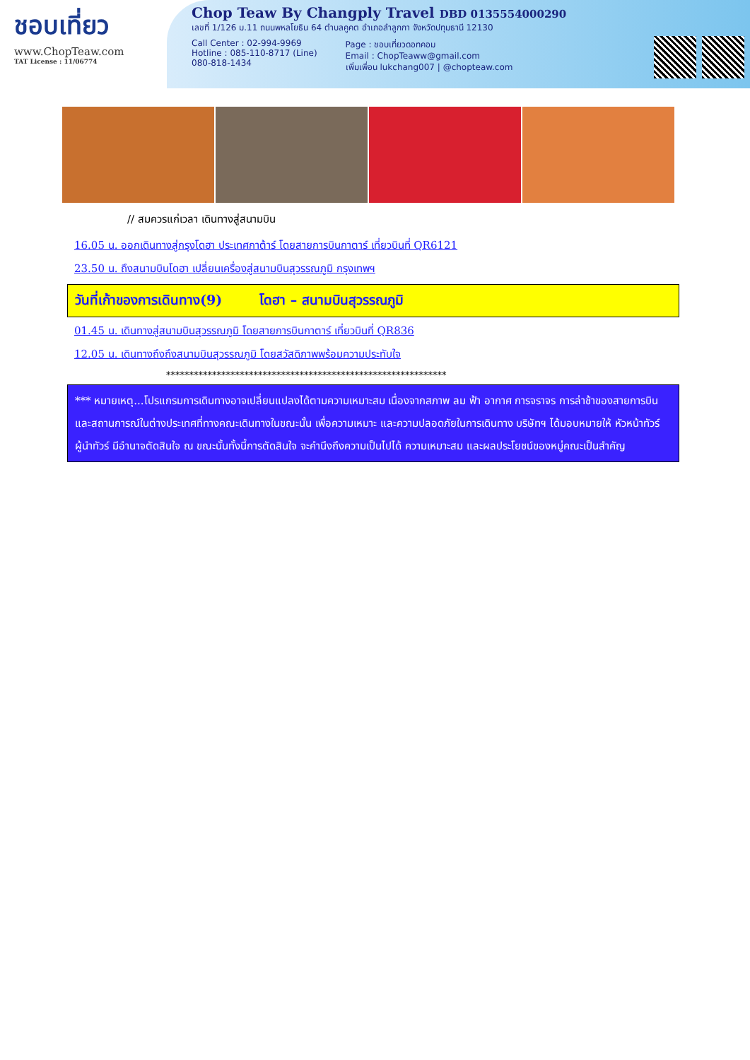ชอบเที่ยว
www.ChopTeaw.com
TAT License : 11/06774
Chop Teaw By Changply Travel DBD 0135554000290
เลขที่ 1/126 ม.11 ถนนพหลโยธิน 64 ตำบลคูคต อำเภอลำลูกกา จังหวัดปทุมธานี 12130
Call Center : 02-994-9969
Hotline : 085-110-8717 (Line)
080-818-1434
Page : ชอบเที่ยวดอทคอม
Email : ChopTeaww@gmail.com
เพิ่มเพื่อน lukchang007 | @chopteaw.com
// สมควรแก่เวลา เดินทางสู่สนามบิน
16.05 น. ออกเดินทางสู่กรุงโดฮา ประเทศกาต้าร์ โดยสายการบินกาตาร์ เที่ยวบินที่ QR6121
23.50 น. ถึงสนามบินโดฮา เปลี่ยนเครื่องสู่สนามบินสุวรรณภูมิ กรุงเทพฯ
วันที่เก้าของการเดินทาง(9) โดฮา – สนามบินสุวรรณภูมิ
01.45 น. เดินทางสู่สนามบินสุวรรณภูมิ โดยสายการบินกาตาร์ เที่ยวบินที่ QR836
12.05 น. เดินทางถึงถึงสนามบินสุวรรณภูมิ โดยสวัสดิภาพพร้อมความประทับใจ
*************************************************************
*** หมายเหตุ...โปรแกรมการเดินทางอาจเปลี่ยนแปลงได้ตามความเหมาะสม เนื่องจากสภาพ ลม ฟ้า อากาศ การจราจร การล่าช้าของสายการบิน และสถานการณ์ในต่างประเทศที่ทางคณะเดินทางในขณะนั้น เพื่อความเหมาะ และความปลอดภัยในการเดินทาง บริษัทฯ ได้มอบหมายให้ หัวหน้าทัวร์ผู้นำทัวร์ มีอำนาจตัดสินใจ ณ ขณะนั้นทั้งนี้การตัดสินใจ จะคำนึงถึงความเป็นไปได้ ความเหมาะสม และผลประโยชน์ของหมู่คณะเป็นสำคัญ